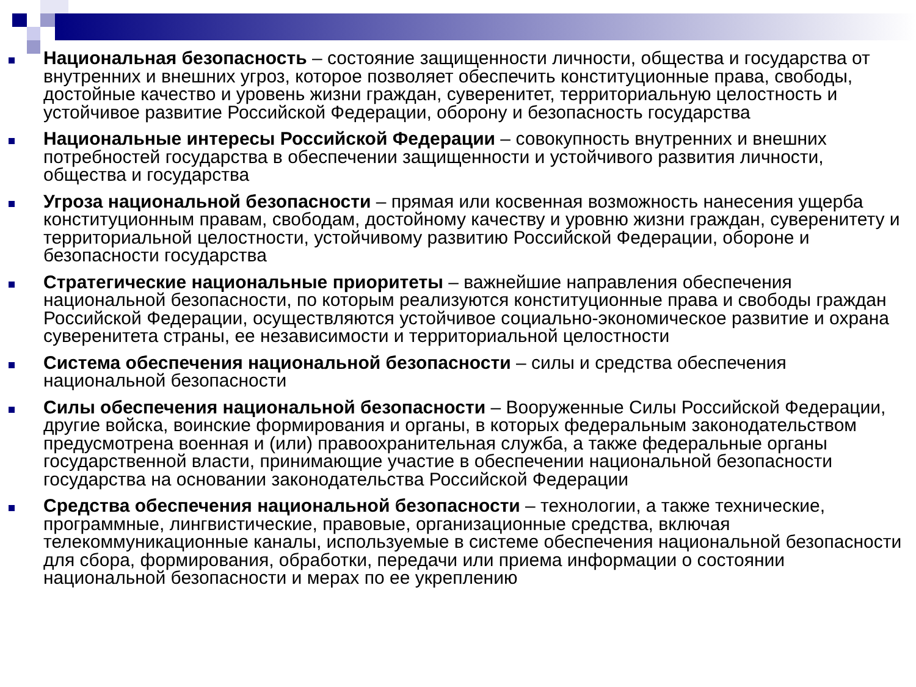Национальная безопасность – состояние защищенности личности, общества и государства от внутренних и внешних угроз, которое позволяет обеспечить конституционные права, свободы, достойные качество и уровень жизни граждан, суверенитет, территориальную целостность и устойчивое развитие Российской Федерации, оборону и безопасность государства
Национальные интересы Российской Федерации – совокупность внутренних и внешних потребностей государства в обеспечении защищенности и устойчивого развития личности, общества и государства
Угроза национальной безопасности – прямая или косвенная возможность нанесения ущерба конституционным правам, свободам, достойному качеству и уровню жизни граждан, суверенитету и территориальной целостности, устойчивому развитию Российской Федерации, обороне и безопасности государства
Стратегические национальные приоритеты – важнейшие направления обеспечения национальной безопасности, по которым реализуются конституционные права и свободы граждан Российской Федерации, осуществляются устойчивое социально-экономическое развитие и охрана суверенитета страны, ее независимости и территориальной целостности
Система обеспечения национальной безопасности – силы и средства обеспечения национальной безопасности
Силы обеспечения национальной безопасности – Вооруженные Силы Российской Федерации, другие войска, воинские формирования и органы, в которых федеральным законодательством предусмотрена военная и (или) правоохранительная служба, а также федеральные органы государственной власти, принимающие участие в обеспечении национальной безопасности государства на основании законодательства Российской Федерации
Средства обеспечения национальной безопасности – технологии, а также технические, программные, лингвистические, правовые, организационные средства, включая телекоммуникационные каналы, используемые в системе обеспечения национальной безопасности для сбора, формирования, обработки, передачи или приема информации о состоянии национальной безопасности и мерах по ее укреплению